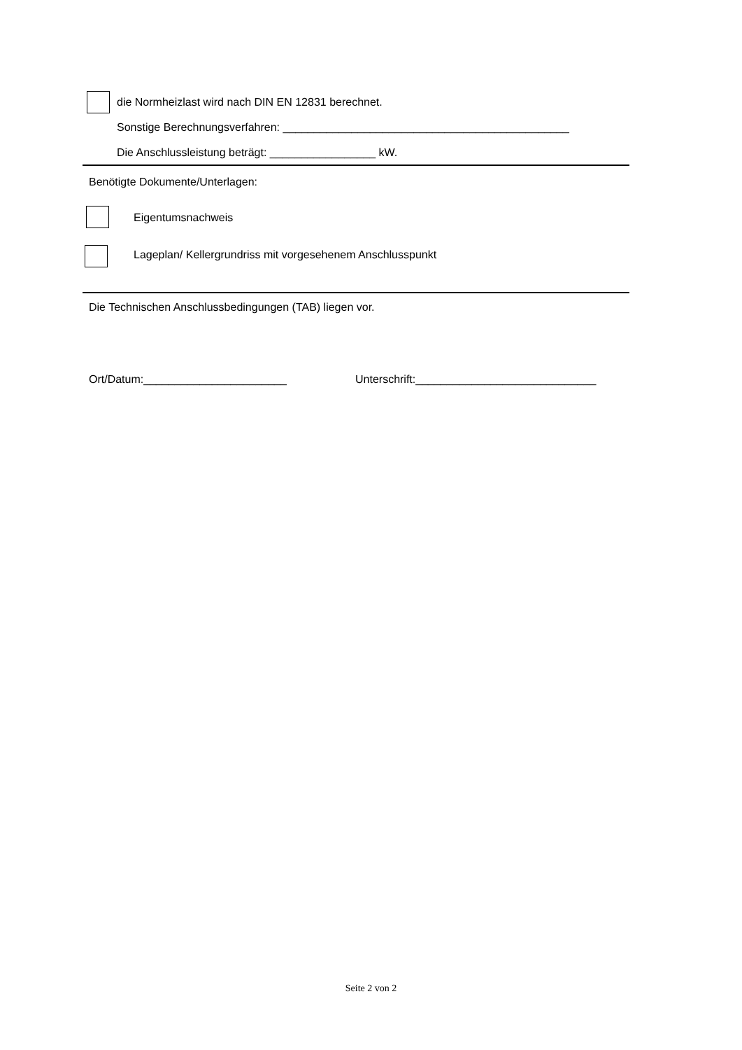die Normheizlast wird nach DIN EN 12831 berechnet.
Sonstige Berechnungsverfahren: ______________________________________________
Die Anschlussleistung beträgt: _________________ kW.
Benötigte Dokumente/Unterlagen:
Eigentumsnachweis
Lageplan/ Kellergrundriss mit vorgesehenem Anschlusspunkt
Die Technischen Anschlussbedingungen (TAB) liegen vor.
Ort/Datum:_______________________ Unterschrift:_____________________________
Seite 2 von 2